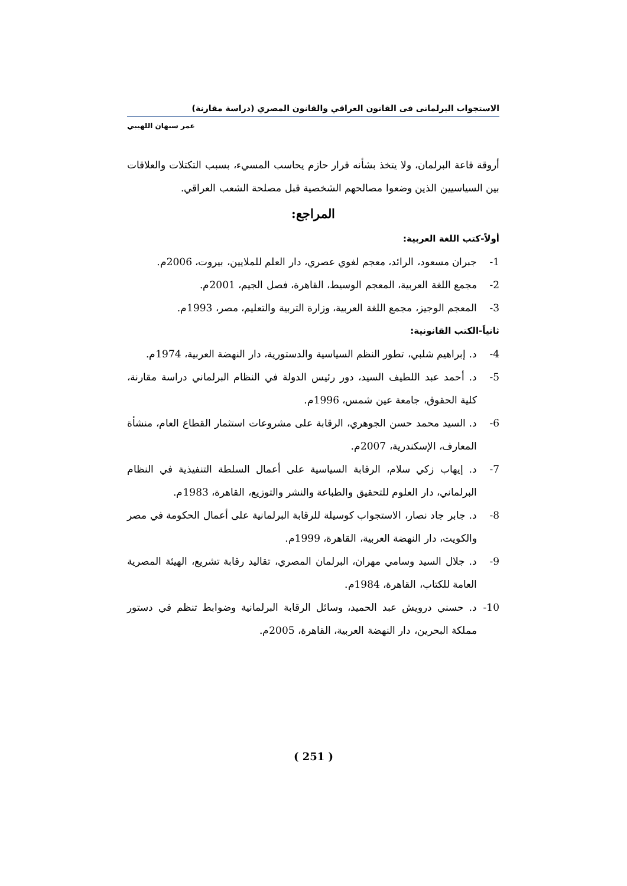الاستجواب البرلمانى فى القانون العراقي والقانون المصري (دراسة مقارنة)
عمر سبهان اللهيبي
أروقة قاعة البرلمان، ولا يتخذ بشأنه قرار حازم يحاسب المسيء، بسبب التكتلات والعلاقات بين السياسيين الذين وضعوا مصالحهم الشخصية قبل مصلحة الشعب العراقي.
المراجع:
أولاً-كتب اللغة العربية:
1- جبران مسعود، الرائد، معجم لغوي عصري، دار العلم للملايين، بيروت، 2006م.
2- مجمع اللغة العربية، المعجم الوسيط، القاهرة، فصل الجيم، 2001م.
3- المعجم الوجيز، مجمع اللغة العربية، وزارة التربية والتعليم، مصر، 1993م.
ثانياً-الكتب القانونية:
4- د. إبراهيم شلبي، تطور النظم السياسية والدستورية، دار النهضة العربية، 1974م.
5- د. أحمد عبد اللطيف السيد، دور رئيس الدولة في النظام البرلماني دراسة مقارنة، كلية الحقوق، جامعة عين شمس، 1996م.
6- د. السيد محمد حسن الجوهري، الرقابة على مشروعات استثمار القطاع العام، منشأة المعارف، الإسكندرية، 2007م.
7- د. إيهاب زكي سلام، الرقابة السياسية على أعمال السلطة التنفيذية في النظام البرلماني، دار العلوم للتحقيق والطباعة والنشر والتوزيع، القاهرة، 1983م.
8- د. جابر جاد نصار، الاستجواب كوسيلة للرقابة البرلمانية على أعمال الحكومة في مصر والكويت، دار النهضة العربية، القاهرة، 1999م.
9- د. جلال السيد وسامي مهران، البرلمان المصري، تقاليد رقابة تشريع، الهيئة المصرية العامة للكتاب، القاهرة، 1984م.
10- د. حسني درويش عبد الحميد، وسائل الرقابة البرلمانية وضوابط تنظم في دستور مملكة البحرين، دار النهضة العربية، القاهرة، 2005م.
( 251 )